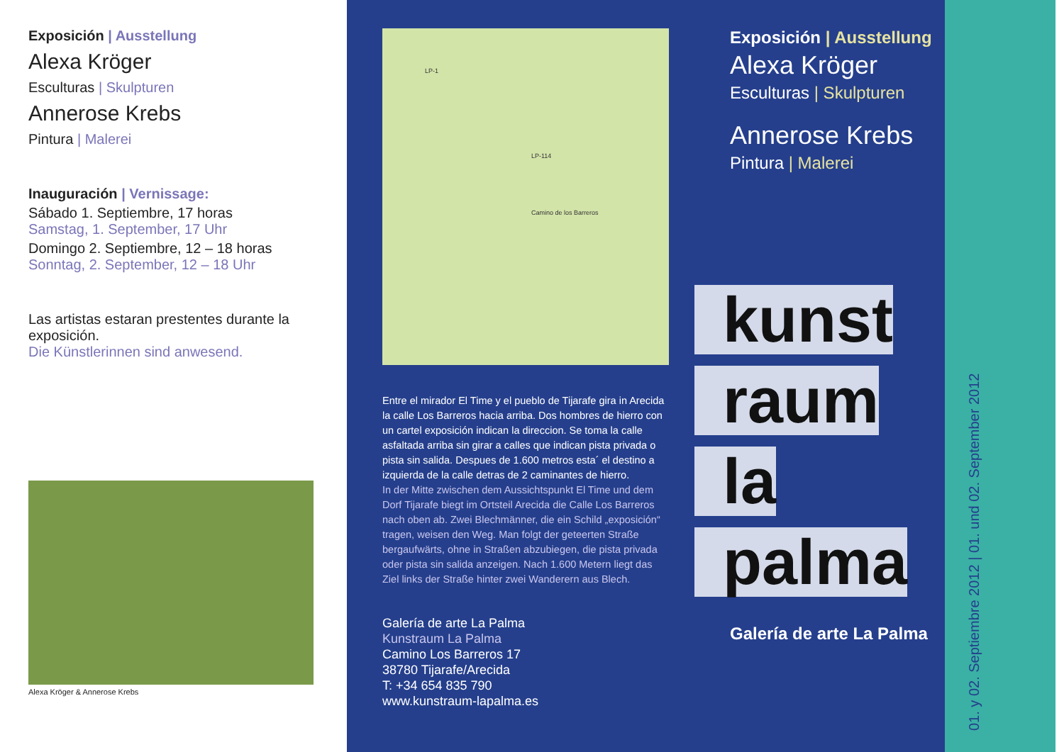Exposición | Ausstellung
Alexa Kröger
Esculturas | Skulpturen
Annerose Krebs
Pintura | Malerei
Inauguración | Vernissage:
Sábado 1. Septiembre, 17 horas
Samstag, 1. September, 17 Uhr
Domingo 2. Septiembre, 12 – 18 horas
Sonntag, 2. September, 12 – 18 Uhr
Las artistas estaran prestentes durante la exposición.
Die Künstlerinnen sind anwesend.
Alexa Kröger & Annerose Krebs
LP-1
LP-114
Camino de los Barreros
Entre el mirador El Time y el pueblo de Tijarafe gira in Arecida la calle Los Barreros hacia arriba. Dos hombres de hierro con un cartel exposición indican la direccion. Se toma la calle asfaltada arriba sin girar a calles que indican pista privada o pista sin salida. Despues de 1.600 metros esta´ el destino a izquierda de la calle detras de 2 caminantes de hierro.
In der Mitte zwischen dem Aussichtspunkt El Time und dem Dorf Tijarafe biegt im Ortsteil Arecida die Calle Los Barreros nach oben ab. Zwei Blechmänner, die ein Schild „exposición“ tragen, weisen den Weg. Man folgt der geteerten Straße bergaufwärts, ohne in Straßen abzubiegen, die pista privada oder pista sin salida anzeigen. Nach 1.600 Metern liegt das Ziel links der Straße hinter zwei Wanderern aus Blech.
Galería de arte La Palma
Kunstraum La Palma
Camino Los Barreros 17
38780 Tijarafe/Arecida
T: +34 654 835 790
www.kunstraum-lapalma.es
Exposición | Ausstellung
Alexa Kröger
Esculturas | Skulpturen
Annerose Krebs
Pintura | Malerei
kunst
raum
la
palma
Galería de arte La Palma
01. y 02. Septiembre 2012 | 01. und 02. September 2012